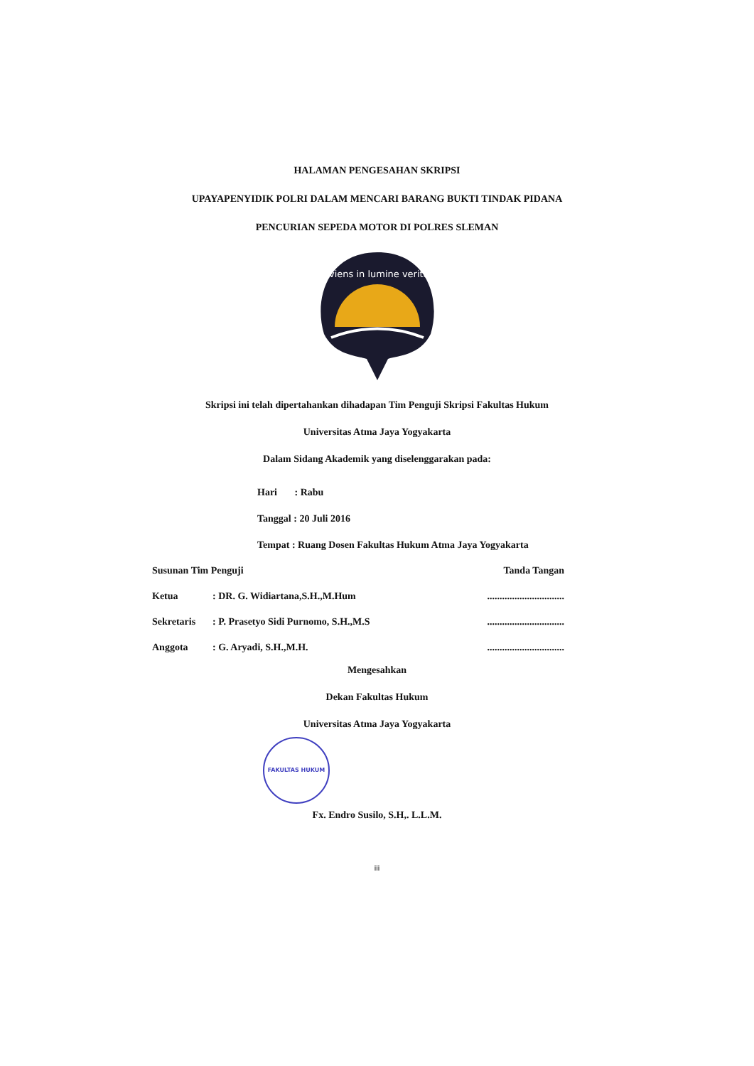HALAMAN PENGESAHAN SKRIPSI
UPAYAPENYIDIK POLRI DALAM MENCARI BARANG BUKTI TINDAK PIDANA
PENCURIAN SEPEDA MOTOR DI POLRES SLEMAN
serviens in lumine veritatis
Skripsi ini telah dipertahankan dihadapan Tim Penguji Skripsi Fakultas Hukum
Universitas Atma Jaya Yogyakarta
Dalam Sidang Akademik yang diselenggarakan pada:
Hari : Rabu
Tanggal : 20 Juli 2016
Tempat : Ruang Dosen Fakultas Hukum Atma Jaya Yogyakarta
Susunan Tim Penguji Tanda Tangan
Ketua: DR. G. Widiartana,S.H.,M.Hum...............................
Sekretaris: P. Prasetyo Sidi Purnomo, S.H.,M.S...............................
Anggota: G. Aryadi, S.H.,M.H................................
Mengesahkan
Dekan Fakultas Hukum
Universitas Atma Jaya Yogyakarta
FAKULTAS HUKUM
Fx. Endro Susilo, S.H,. L.L.M.
iii